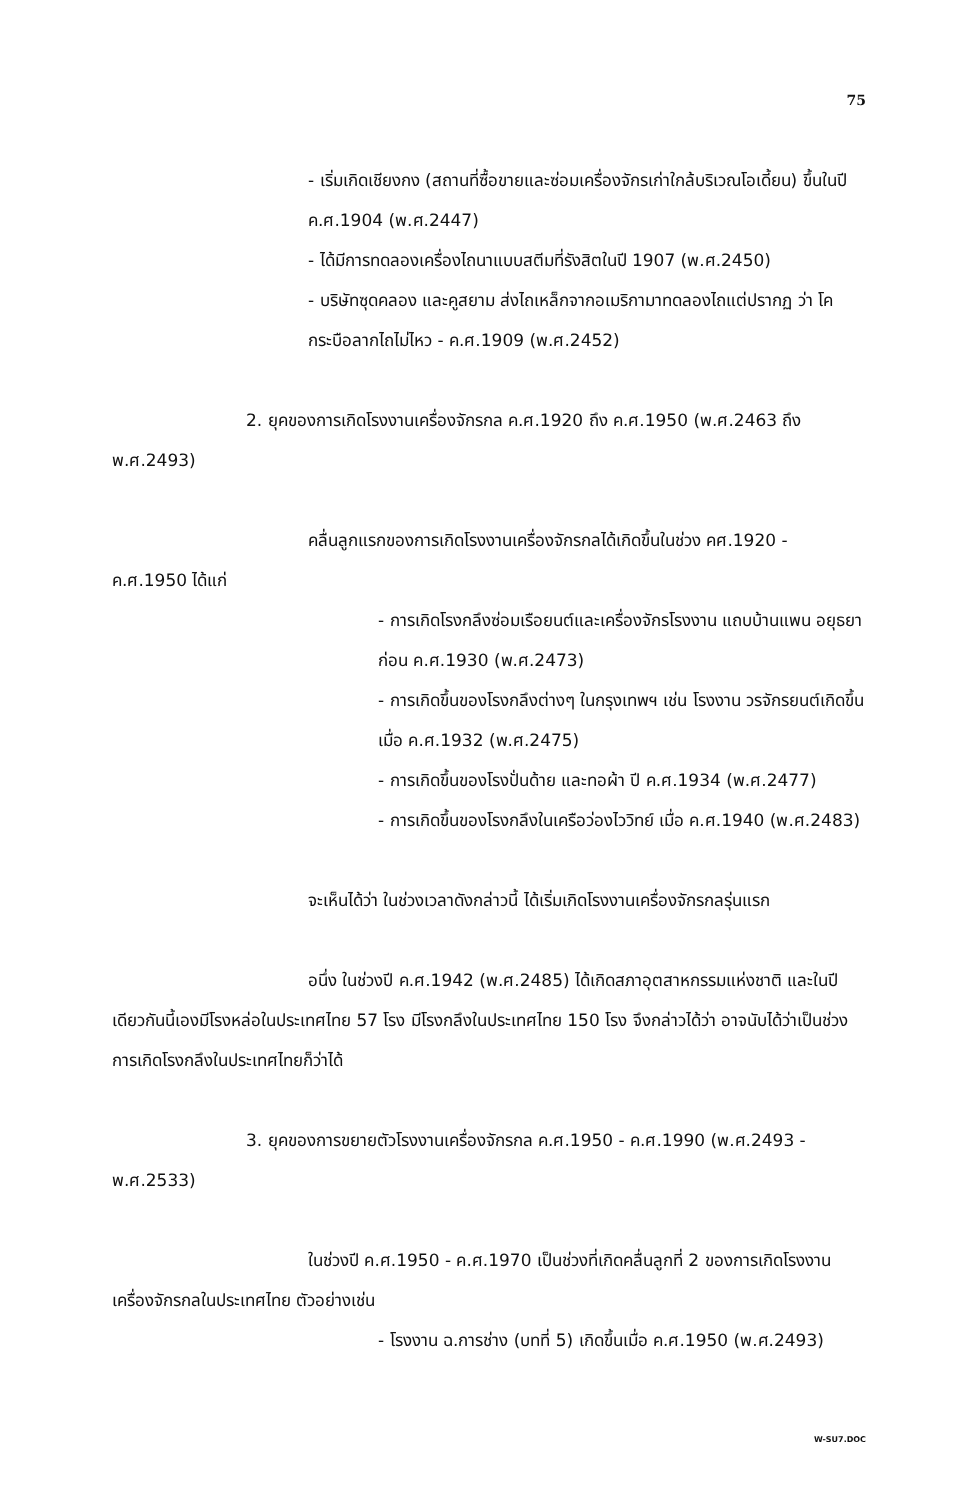75
- เริ่มเกิดเชียงกง (สถานที่ซื้อขายและซ่อมเครื่องจักรเก่าใกล้บริเวณโอเดี้ยน) ขึ้นในปี ค.ศ.1904 (พ.ศ.2447)
- ได้มีการทดลองเครื่องไถนาแบบสตีมที่รังสิตในปี 1907 (พ.ศ.2450)
- บริษัทซุดคลอง และคูสยาม ส่งไถเหล็กจากอเมริกามาทดลองไถแต่ปรากฏ ว่า โค กระบือลากไถไม่ไหว - ค.ศ.1909 (พ.ศ.2452)
2. ยุคของการเกิดโรงงานเครื่องจักรกล ค.ศ.1920 ถึง ค.ศ.1950 (พ.ศ.2463 ถึง พ.ศ.2493)
คลื่นลูกแรกของการเกิดโรงงานเครื่องจักรกลได้เกิดขึ้นในช่วง คศ.1920 - ค.ศ.1950 ได้แก่
- การเกิดโรงกลึงซ่อมเรือยนต์และเครื่องจักรโรงงาน แถบบ้านแพน อยุธยาก่อน ค.ศ.1930 (พ.ศ.2473)
- การเกิดขึ้นของโรงกลึงต่างๆ ในกรุงเทพฯ เช่น โรงงาน วรจักรยนต์เกิดขึ้นเมื่อ ค.ศ.1932 (พ.ศ.2475)
- การเกิดขึ้นของโรงปั่นด้าย และทอผ้า ปี ค.ศ.1934 (พ.ศ.2477)
- การเกิดขึ้นของโรงกลึงในเครือว่องไววิทย์ เมื่อ ค.ศ.1940 (พ.ศ.2483)
จะเห็นได้ว่า ในช่วงเวลาดังกล่าวนี้ ได้เริ่มเกิดโรงงานเครื่องจักรกลรุ่นแรก
อนึ่ง ในช่วงปี ค.ศ.1942 (พ.ศ.2485) ได้เกิดสภาอุตสาหกรรมแห่งชาติ และในปีเดียวกันนี้เองมีโรงหล่อในประเทศไทย 57 โรง มีโรงกลึงในประเทศไทย 150 โรง จึงกล่าวได้ว่า อาจนับได้ว่าเป็นช่วงการเกิดโรงกลึงในประเทศไทยก็ว่าได้
3. ยุคของการขยายตัวโรงงานเครื่องจักรกล ค.ศ.1950 - ค.ศ.1990 (พ.ศ.2493 - พ.ศ.2533)
ในช่วงปี ค.ศ.1950 - ค.ศ.1970 เป็นช่วงที่เกิดคลื่นลูกที่ 2 ของการเกิดโรงงานเครื่องจักรกลในประเทศไทย ตัวอย่างเช่น
- โรงงาน ฉ.การช่าง (บทที่ 5) เกิดขึ้นเมื่อ ค.ศ.1950 (พ.ศ.2493)
W-SU7.DOC